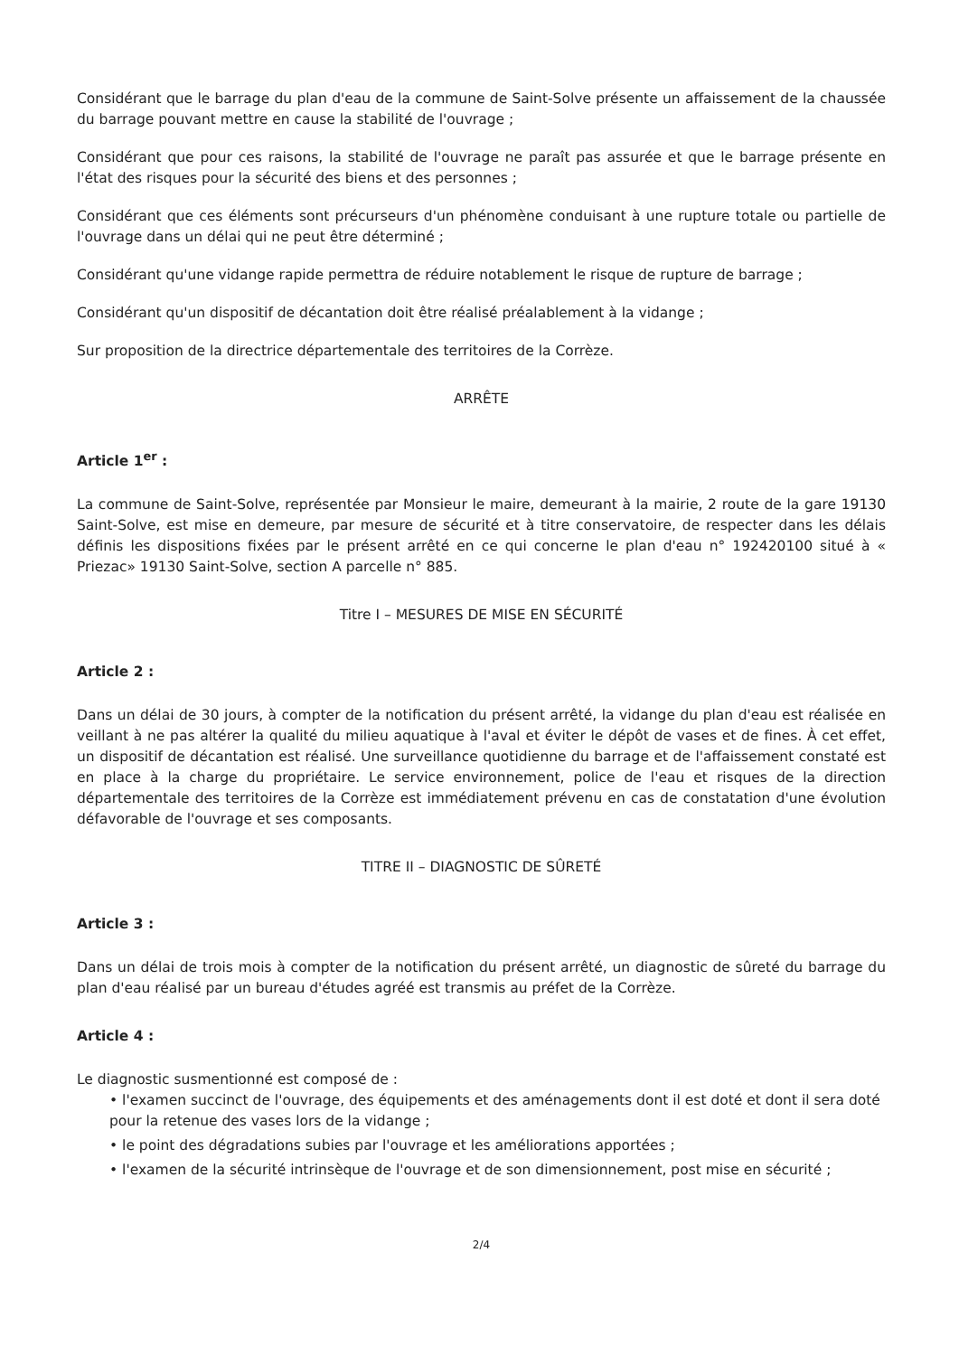Considérant que le barrage du plan d'eau de la commune de Saint-Solve présente un affaissement de la chaussée du barrage pouvant mettre en cause la stabilité de l'ouvrage ;
Considérant que pour ces raisons, la stabilité de l'ouvrage ne paraît pas assurée et que le barrage présente en l'état des risques pour la sécurité des biens et des personnes ;
Considérant que ces éléments sont précurseurs d'un phénomène conduisant à une rupture totale ou partielle de l'ouvrage dans un délai qui ne peut être déterminé ;
Considérant qu'une vidange rapide permettra de réduire notablement le risque de rupture de barrage ;
Considérant qu'un dispositif de décantation doit être réalisé préalablement à la vidange ;
Sur proposition de la directrice départementale des territoires de la Corrèze.
ARRÊTE
Article 1<sup>er</sup> :
La commune de Saint-Solve, représentée par Monsieur le maire, demeurant à la mairie, 2 route de la gare 19130 Saint-Solve, est mise en demeure, par mesure de sécurité et à titre conservatoire, de respecter dans les délais définis les dispositions fixées par le présent arrêté en ce qui concerne le plan d'eau n° 192420100 situé à « Priezac» 19130 Saint-Solve, section A parcelle n° 885.
Titre I – MESURES DE MISE EN SÉCURITÉ
Article 2 :
Dans un délai de 30 jours, à compter de la notification du présent arrêté, la vidange du plan d'eau est réalisée en veillant à ne pas altérer la qualité du milieu aquatique à l'aval et éviter le dépôt de vases et de fines. À cet effet, un dispositif de décantation est réalisé. Une surveillance quotidienne du barrage et de l'affaissement constaté est en place à la charge du propriétaire. Le service environnement, police de l'eau et risques de la direction départementale des territoires de la Corrèze est immédiatement prévenu en cas de constatation d'une évolution défavorable de l'ouvrage et ses composants.
TITRE II – DIAGNOSTIC DE SÛRETÉ
Article 3 :
Dans un délai de trois mois à compter de la notification du présent arrêté, un diagnostic de sûreté du barrage du plan d'eau réalisé par un bureau d'études agréé est transmis au préfet de la Corrèze.
Article 4 :
Le diagnostic susmentionné est composé de :
• l'examen succinct de l'ouvrage, des équipements et des aménagements dont il est doté et dont il sera doté pour la retenue des vases lors de la vidange ;
• le point des dégradations subies par l'ouvrage et les améliorations apportées ;
• l'examen de la sécurité intrinsèque de l'ouvrage et de son dimensionnement, post mise en sécurité ;
2/4